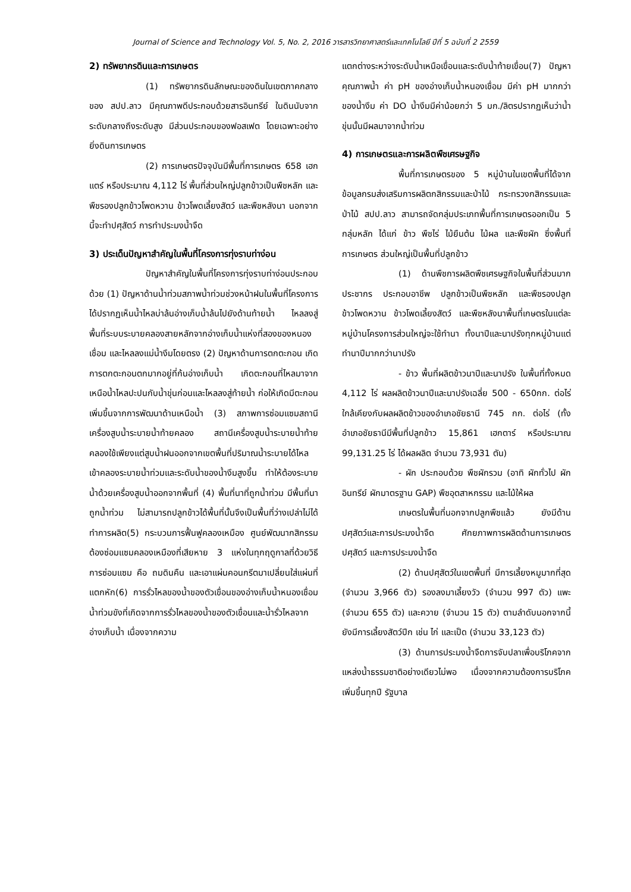Journal of Science and Technology Vol. 5, No. 2, 2016 วารสารวิทยาศาสตร์และเทคโนโลยี ปีที่ 5 ฉบับที่ 2 2559
2) ทรัพยากรดินและการเกษตร
(1) ทรัพยากรดินลักษณะของดินในเขตภาคกลางของ สปป.ลาว มีคุณภาพดีประกอบด้วยสารอินทรีย์ ในดินนับจากระดับกลางถึงระดับสูง มีส่วนประกอบของฟอสเฟต โดยเฉพาะอย่างยิ่งดินการเกษตร
(2) การเกษตรปัจจุบันมีพื้นที่การเกษตร 658 เฮกแตร์ หรือประมาณ 4,112 ไร่ พื้นที่ส่วนใหญ่ปลูกข้าวเป็นพืชหลัก และพืชรองปลูกข้าวโพดหวาน ข้าวโพดเลี้ยงสัตว์ และพืชหลังนา นอกจากนี้จะทำปศุสัตว์ การทำประมงน้ำจืด
3) ประเด็นปัญหาสำคัญในพื้นที่โครงการทุ่งราบท่าง่อน
ปัญหาสำคัญในพื้นที่โครงการทุ่งราบท่าง่อนประกอบด้วย (1) ปัญหาด้านน้ำท่วมสภาพน้ำท่วมช่วงหน้าฝนในพื้นที่โครงการ ได้ปรากฏเห็นน้ำไหลบ่าล้นอ่างเก็บน้ำล้นไปยังด้านท้ายน้ำ ไหลลงสู่พื้นที่ระบบระบายคลองสายหลักจากอ่างเก็บน้ำแห่งที่สองของหนองเชื่อม และไหลลงแม่น้ำงึมโดยตรง (2) ปัญหาด้านการตกตะกอน เกิดการตกตะกอนตกมากอยู่ที่ก้นอ่างเก็บน้ำ เกิดตะกอนที่ไหลมาจากเหนือน้ำไหลปะปนกับน้ำขุ่นก่อนและไหลลงสู่ท้ายน้ำ ก่อให้เกิดมีตะกอนเพิ่มขึ้นจากการพัฒนาด้านเหนือน้ำ (3) สภาพการซ่อมแซมสถานีเครื่องสูบน้ำระบายน้ำท้ายคลอง สถานีเครื่องสูบน้ำระบายน้ำท้ายคลองใช้เพียงแต่สูบน้ำฝนออกจากเขตพื้นที่ปริมาณน้ำระบายได้ไหลเข้าคลองระบายน้ำท่วมและระดับน้ำของน้ำงึมสูงขึ้น ทำให้ต้องระบายน้ำด้วยเครื่องสูบน้ำออกจากพื้นที่ (4) พื้นที่นาที่ถูกน้ำท่วม มีพื้นที่นาถูกน้ำท่วม ไม่สามารถปลูกข้าวได้พื้นที่นั้นจึงเป็นพื้นที่ว่างเปล่าไม่ได้ทำการผลิต(5) กระบวนการฟื้นฟูคลองเหมือง ศูนย์พัฒนากสิกรรมต้องซ่อมแซมคลองเหมืองที่เสียหาย 3 แห่งในทุกฤดูกาลที่ด้วยวิธีการซ่อมแซม คือ ถมดินคืน และเอาแผ่นคอนกรีตมาเปลี่ยนใส่แผ่นที่แตกหัก(6) การรั่วไหลของน้ำของตัวเขื่อนของอ่างเก็บน้ำหนองเชื่อมน้ำท่วมขังที่เกิดจากการรั่วไหลของน้ำของตัวเขื่อนและน้ำรั่วไหลจากอ่างเก็บน้ำ เนื่องจากความ
แตกต่างระหว่างระดับน้ำเหนือเขื่อนและระดับน้ำท้ายเขื่อน(7) ปัญหาคุณภาพน้ำ ค่า pH ของอ่างเก็บน้ำหนองเชื่อม มีค่า pH มากกว่า ของน้ำงึม ค่า DO น้ำงึมมีค่าน้อยกว่า 5 มก./ลิตรปรากฏเห็นว่าน้ำขุ่นนั้นมีผลมาจากน้ำท่วม
4) การเกษตรและการผลิตพืชเศรษฐกิจ
พื้นที่การเกษตรของ 5 หมู่บ้านในเขตพื้นที่ได้จากข้อมูลกรมส่งเสริมการผลิตกสิกรรมและป่าไม้ กระทรวงกสิกรรมและป่าไม้ สปป.ลาว สามารถจัดกลุ่มประเภทพื้นที่การเกษตรออกเป็น 5 กลุ่มหลัก ได้แก่ ข้าว พืชไร่ ไม้ยืนต้น ไม้ผล และพืชผัก ซึ่งพื้นที่การเกษตร ส่วนใหญ่เป็นพื้นที่ปลูกข้าว
(1) ด้านพืชการผลิตพืชเศรษฐกิจในพื้นที่ส่วนมากประชากร ประกอบอาชีพ ปลูกข้าวเป็นพืชหลัก และพืชรองปลูกข้าวโพดหวาน ข้าวโพดเลี้ยงสัตว์ และพืชหลังนาพื้นที่เกษตรในแต่ละหมู่บ้านโครงการส่วนใหญ่จะใช้ทำนา ทั้งนาปีและนาปรังทุกหมู่บ้านแต่ทำนาปีมากกว่านาปรัง
- ข้าว พื้นที่ผลิตข้าวนาปีและนาปรัง ในพื้นที่ทั้งหมด 4,112 ไร่ ผลผลิตข้าวนาปีและนาปรังเฉลี่ย 500 - 650กก. ต่อไร่ ใกล้เคียงกับผลผลิตข้าวของอำเภอชัยธานี 745 กก. ต่อไร่ (ทั้งอำเภอชัยธานีมีพื้นที่ปลูกข้าว 15,861 เฮกตาร์ หรือประมาณ 99,131.25 ไร่ ได้ผลผลิต จำนวน 73,931 ตัน)
- ผัก ประกอบด้วย พืชผักรวม (อาทิ ผักทั่วไป ผักอินทรีย์ ผักมาตรฐาน GAP) พืชอุตสาหกรรม และไม้ให้ผล
เกษตรในพื้นที่นอกจากปลูกพืชแล้ว ยังมีด้านปศุสัตว์และการประมงน้ำจืด ศักยภาพการผลิตด้านการเกษตรปศุสัตว์ และการประมงน้ำจืด
(2) ด้านปศุสัตว์ในเขตพื้นที่ มีการเลี้ยงหมูมากที่สุด (จำนวน 3,966 ตัว) รองลงมาเลี้ยงวัว (จำนวน 997 ตัว) แพะ (จำนวน 655 ตัว) และควาย (จำนวน 15 ตัว) ตามลำดับนอกจากนี้ยังมีการเลี้ยงสัตว์ปีก เช่น ไก่ และเป็ด (จำนวน 33,123 ตัว)
(3) ด้านการประมงน้ำจืดการจับปลาเพื่อบริโภคจากแหล่งน้ำธรรมชาติอย่างเดียวไม่พอ เนื่องจากความต้องการบริโภคเพิ่มขึ้นทุกปี รัฐบาล